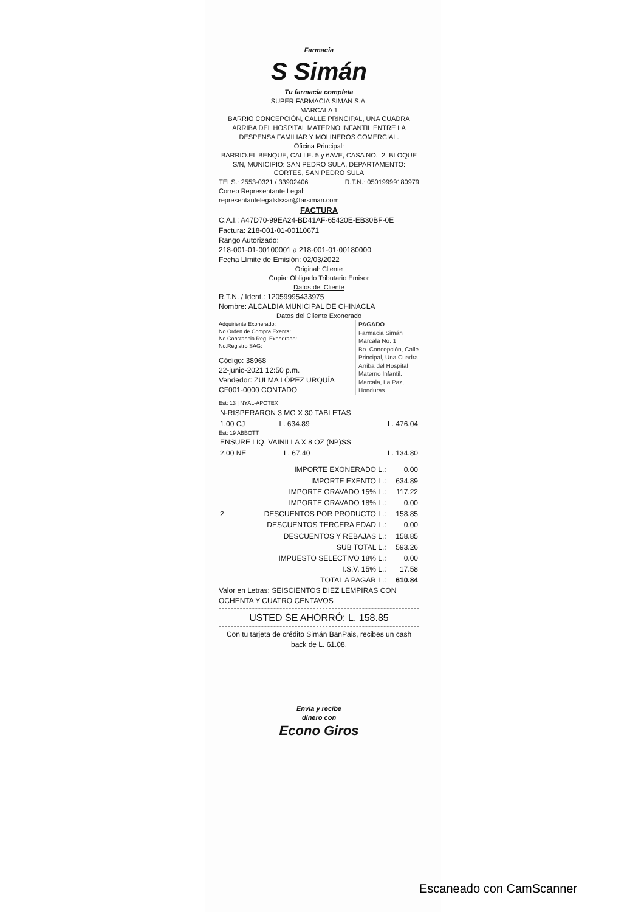Farmacia
S Simán
Tu farmacia completa
SUPER FARMACIA SIMAN S.A.
MARCALA 1
BARRIO CONCEPCIÓN, CALLE PRINCIPAL, UNA CUADRA ARRIBA DEL HOSPITAL MATERNO INFANTIL ENTRE LA DESPENSA FAMILIAR Y MOLINEROS COMERCIAL.
Oficina Principal:
BARRIO.EL BENQUE, CALLE. 5 y 6AVE, CASA NO.: 2, BLOQUE S/N, MUNICIPIO: SAN PEDRO SULA, DEPARTAMENTO: CORTES, SAN PEDRO SULA
TELS.: 2553-0321 / 33902406 R.T.N.: 05019999180979
Correo Representante Legal:
representantelegalsfssar@farsiman.com
FACTURA
C.A.I.: A47D70-99EA24-BD41AF-65420E-EB30BF-0E
Factura: 218-001-01-00110671
Rango Autorizado:
218-001-01-00100001 a 218-001-01-00180000
Fecha Límite de Emisión: 02/03/2022
Original: Cliente
Copia: Obligado Tributario Emisor
Datos del Cliente
R.T.N. / Ident.: 12059995433975
Nombre: ALCALDIA MUNICIPAL DE CHINACLA
Datos del Cliente Exonerado
PAGADO
Farmacia Simán Marcala No. 1
Bo. Concepción, Calle Principal, Una Cuadra Arriba del Hospital Materno Infantil. Marcala, La Paz, Honduras
Adquiriente Exonerado:
No Orden de Compra Exenta:
No Constancia Reg. Exonerado:
No.Registro SAG:
Código: 38968
22-junio-2021 12:50 p.m.
Vendedor: ZULMA LÓPEZ URQUÍA
CF001-0000 CONTADO
Est: 13 | NYAL-APOTEX
| N-RISPERARON 3 MG X 30 TABLETAS | | |
| 1.00 CJ | L. 634.89 | L. 476.04 |
Est: 19 ABBOTT
| ENSURE LIQ. VAINILLA X 8 OZ (NP)SS | | |
| 2.00 NE | L. 67.40 | L. 134.80 |
| | IMPORTE EXONERADO L.: | 0.00 |
| | IMPORTE EXENTO L.: | 634.89 |
| | IMPORTE GRAVADO 15% L.: | 117.22 |
| | IMPORTE GRAVADO 18% L.: | 0.00 |
| 2 | DESCUENTOS POR PRODUCTO L.: | 158.85 |
| | DESCUENTOS TERCERA EDAD L.: | 0.00 |
| | DESCUENTOS Y REBAJAS L.: | 158.85 |
| | SUB TOTAL L.: | 593.26 |
| | IMPUESTO SELECTIVO 18% L.: | 0.00 |
| | I.S.V. 15% L.: | 17.58 |
| | TOTAL A PAGAR L.: | 610.84 |
Valor en Letras: SEISCIENTOS DIEZ LEMPIRAS CON OCHENTA Y CUATRO CENTAVOS
USTED SE AHORRÓ: L. 158.85
Con tu tarjeta de crédito Simán BanPais, recibes un cash back de L. 61.08.
Envía y recibe
dinero con
Econo Giros
Escaneado con CamScanner